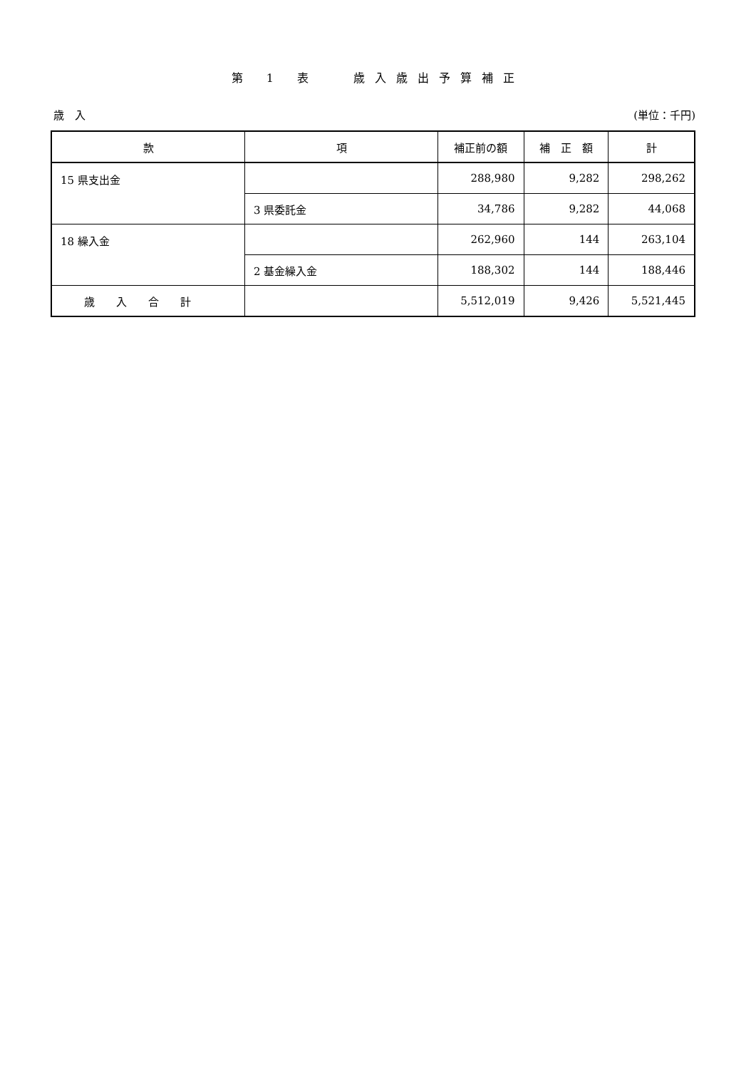第 1 表　 歳入歳出予算補正
歳　入 (単位：千円)
| 款 | 項 | 補正前の額 | 補 正 額 | 計 |
| --- | --- | --- | --- | --- |
| 15 県支出金 | | 288,980 | 9,282 | 298,262 |
| | 3 県委託金 | 34,786 | 9,282 | 44,068 |
| 18 繰入金 | | 262,960 | 144 | 263,104 |
| | 2 基金繰入金 | 188,302 | 144 | 188,446 |
| 歳入合計 | | 5,512,019 | 9,426 | 5,521,445 |